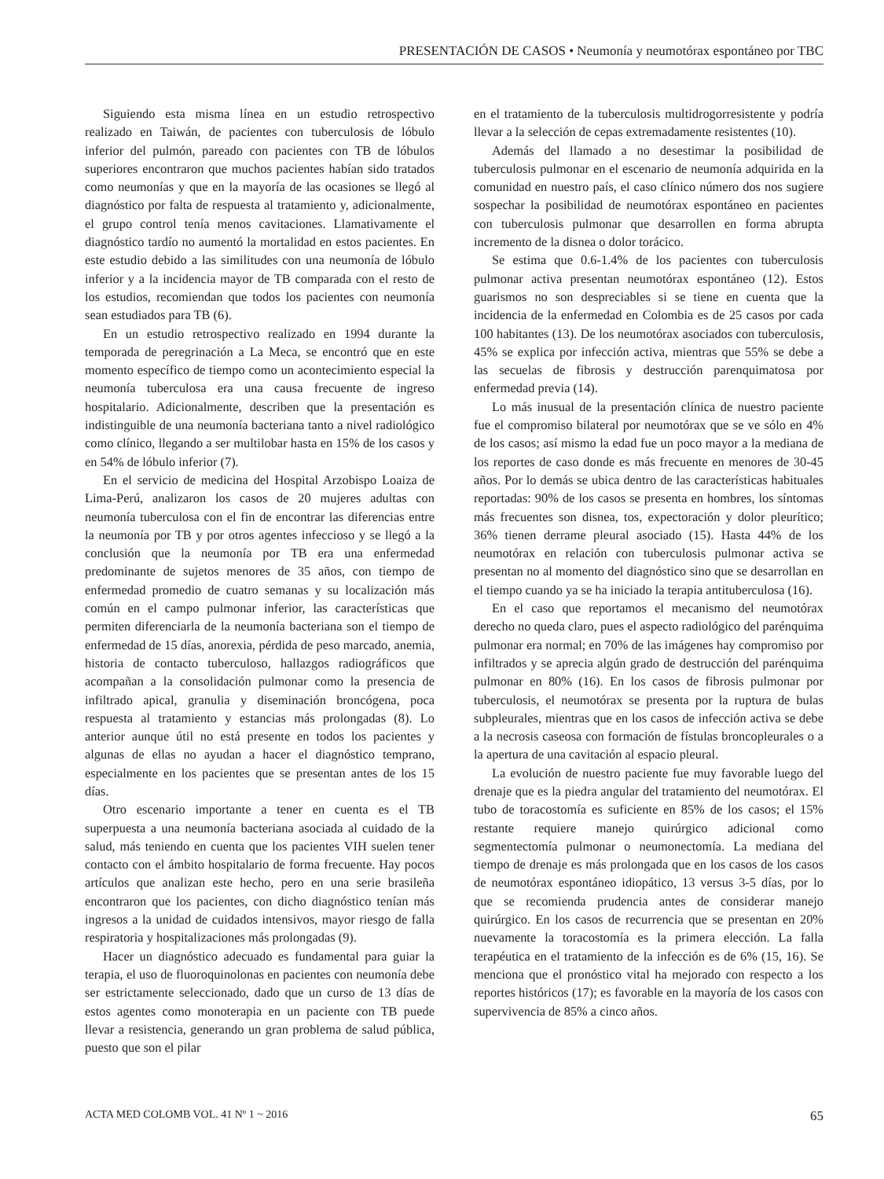PRESENTACIÓN DE CASOS • Neumonía y neumotórax espontáneo por TBC
Siguiendo esta misma línea en un estudio retrospectivo realizado en Taiwán, de pacientes con tuberculosis de lóbulo inferior del pulmón, pareado con pacientes con TB de lóbulos superiores encontraron que muchos pacientes habían sido tratados como neumonías y que en la mayoría de las ocasiones se llegó al diagnóstico por falta de respuesta al tratamiento y, adicionalmente, el grupo control tenía menos cavitaciones. Llamativamente el diagnóstico tardío no aumentó la mortalidad en estos pacientes. En este estudio debido a las similitudes con una neumonía de lóbulo inferior y a la incidencia mayor de TB comparada con el resto de los estudios, recomiendan que todos los pacientes con neumonía sean estudiados para TB (6).
En un estudio retrospectivo realizado en 1994 durante la temporada de peregrinación a La Meca, se encontró que en este momento específico de tiempo como un acontecimiento especial la neumonía tuberculosa era una causa frecuente de ingreso hospitalario. Adicionalmente, describen que la presentación es indistinguible de una neumonía bacteriana tanto a nivel radiológico como clínico, llegando a ser multilobar hasta en 15% de los casos y en 54% de lóbulo inferior (7).
En el servicio de medicina del Hospital Arzobispo Loaiza de Lima-Perú, analizaron los casos de 20 mujeres adultas con neumonía tuberculosa con el fin de encontrar las diferencias entre la neumonía por TB y por otros agentes infeccioso y se llegó a la conclusión que la neumonía por TB era una enfermedad predominante de sujetos menores de 35 años, con tiempo de enfermedad promedio de cuatro semanas y su localización más común en el campo pulmonar inferior, las características que permiten diferenciarla de la neumonía bacteriana son el tiempo de enfermedad de 15 días, anorexia, pérdida de peso marcado, anemia, historia de contacto tuberculoso, hallazgos radiográficos que acompañan a la consolidación pulmonar como la presencia de infiltrado apical, granulia y diseminación broncógena, poca respuesta al tratamiento y estancias más prolongadas (8). Lo anterior aunque útil no está presente en todos los pacientes y algunas de ellas no ayudan a hacer el diagnóstico temprano, especialmente en los pacientes que se presentan antes de los 15 días.
Otro escenario importante a tener en cuenta es el TB superpuesta a una neumonía bacteriana asociada al cuidado de la salud, más teniendo en cuenta que los pacientes VIH suelen tener contacto con el ámbito hospitalario de forma frecuente. Hay pocos artículos que analizan este hecho, pero en una serie brasileña encontraron que los pacientes, con dicho diagnóstico tenían más ingresos a la unidad de cuidados intensivos, mayor riesgo de falla respiratoria y hospitalizaciones más prolongadas (9).
Hacer un diagnóstico adecuado es fundamental para guiar la terapia, el uso de fluoroquinolonas en pacientes con neumonía debe ser estrictamente seleccionado, dado que un curso de 13 días de estos agentes como monoterapia en un paciente con TB puede llevar a resistencia, generando un gran problema de salud pública, puesto que son el pilar
en el tratamiento de la tuberculosis multidrogorresistente y podría llevar a la selección de cepas extremadamente resistentes (10).
Además del llamado a no desestimar la posibilidad de tuberculosis pulmonar en el escenario de neumonía adquirida en la comunidad en nuestro país, el caso clínico número dos nos sugiere sospechar la posibilidad de neumotórax espontáneo en pacientes con tuberculosis pulmonar que desarrollen en forma abrupta incremento de la disnea o dolor torácico.
Se estima que 0.6-1.4% de los pacientes con tuberculosis pulmonar activa presentan neumotórax espontáneo (12). Estos guarismos no son despreciables si se tiene en cuenta que la incidencia de la enfermedad en Colombia es de 25 casos por cada 100 habitantes (13). De los neumotórax asociados con tuberculosis, 45% se explica por infección activa, mientras que 55% se debe a las secuelas de fibrosis y destrucción parenquimatosa por enfermedad previa (14).
Lo más inusual de la presentación clínica de nuestro paciente fue el compromiso bilateral por neumotórax que se ve sólo en 4% de los casos; así mismo la edad fue un poco mayor a la mediana de los reportes de caso donde es más frecuente en menores de 30-45 años. Por lo demás se ubica dentro de las características habituales reportadas: 90% de los casos se presenta en hombres, los síntomas más frecuentes son disnea, tos, expectoración y dolor pleurítico; 36% tienen derrame pleural asociado (15). Hasta 44% de los neumotórax en relación con tuberculosis pulmonar activa se presentan no al momento del diagnóstico sino que se desarrollan en el tiempo cuando ya se ha iniciado la terapia antituberculosa (16).
En el caso que reportamos el mecanismo del neumotórax derecho no queda claro, pues el aspecto radiológico del parénquima pulmonar era normal; en 70% de las imágenes hay compromiso por infiltrados y se aprecia algún grado de destrucción del parénquima pulmonar en 80% (16). En los casos de fibrosis pulmonar por tuberculosis, el neumotórax se presenta por la ruptura de bulas subpleurales, mientras que en los casos de infección activa se debe a la necrosis caseosa con formación de fístulas broncopleurales o a la apertura de una cavitación al espacio pleural.
La evolución de nuestro paciente fue muy favorable luego del drenaje que es la piedra angular del tratamiento del neumotórax. El tubo de toracostomía es suficiente en 85% de los casos; el 15% restante requiere manejo quirúrgico adicional como segmentectomía pulmonar o neumonectomía. La mediana del tiempo de drenaje es más prolongada que en los casos de los casos de neumotórax espontáneo idiopático, 13 versus 3-5 días, por lo que se recomienda prudencia antes de considerar manejo quirúrgico. En los casos de recurrencia que se presentan en 20% nuevamente la toracostomía es la primera elección. La falla terapéutica en el tratamiento de la infección es de 6% (15, 16). Se menciona que el pronóstico vital ha mejorado con respecto a los reportes históricos (17); es favorable en la mayoría de los casos con supervivencia de 85% a cinco años.
ACTA MED COLOMB VOL. 41 Nº 1 ~ 2016 65